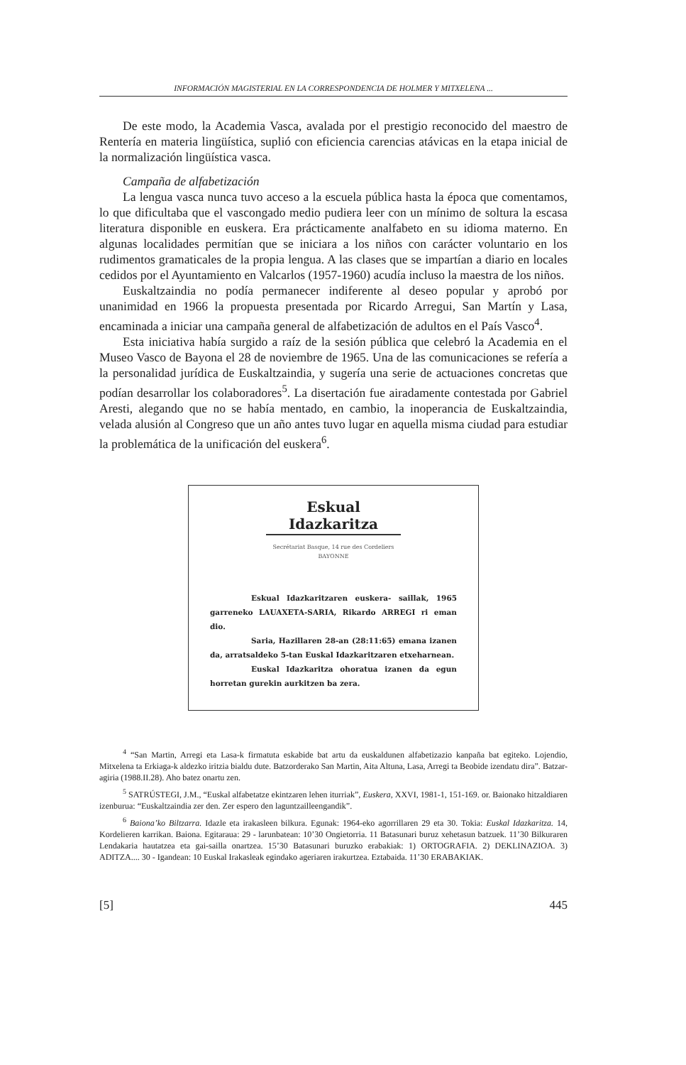INFORMACIÓN MAGISTERIAL EN LA CORRESPONDENCIA DE HOLMER Y MITXELENA ...
De este modo, la Academia Vasca, avalada por el prestigio reconocido del maestro de Rentería en materia lingüística, suplió con eficiencia carencias atávicas en la etapa inicial de la normalización lingüística vasca.
Campaña de alfabetización
La lengua vasca nunca tuvo acceso a la escuela pública hasta la época que comentamos, lo que dificultaba que el vascongado medio pudiera leer con un mínimo de soltura la escasa literatura disponible en euskera. Era prácticamente analfabeto en su idioma materno. En algunas localidades permitían que se iniciara a los niños con carácter voluntario en los rudimentos gramaticales de la propia lengua. A las clases que se impartían a diario en locales cedidos por el Ayuntamiento en Valcarlos (1957-1960) acudía incluso la maestra de los niños.
Euskaltzaindia no podía permanecer indiferente al deseo popular y aprobó por unanimidad en 1966 la propuesta presentada por Ricardo Arregui, San Martín y Lasa, encaminada a iniciar una campaña general de alfabetización de adultos en el País Vasco<sup>4</sup>.
Esta iniciativa había surgido a raíz de la sesión pública que celebró la Academia en el Museo Vasco de Bayona el 28 de noviembre de 1965. Una de las comunicaciones se refería a la personalidad jurídica de Euskaltzaindia, y sugería una serie de actuaciones concretas que podían desarrollar los colaboradores<sup>5</sup>. La disertación fue airadamente contestada por Gabriel Aresti, alegando que no se había mentado, en cambio, la inoperancia de Euskaltzaindia, velada alusión al Congreso que un año antes tuvo lugar en aquella misma ciudad para estudiar la problemática de la unificación del euskera<sup>6</sup>.
Eskual Idazkaritza
Secrétariat Basque, 14 rue des Cordeliers
BAYONNE
Eskual Idazkaritzaren euskera- saillak, 1965 garreneko LAUAXETA-SARIA, Rikardo ARREGI ri eman dio.
Saria, Hazillaren 28-an (28:11:65) emana izanen da, arratsaldeko 5-tan Euskal Idazkaritzaren etxeharnean.
Euskal Idazkaritza ohoratua izanen da egun horretan gurekin aurkitzen ba zera.
<sup>4</sup> “San Martin, Arregi eta Lasa-k firmatuta eskabide bat artu da euskaldunen alfabetizazio kanpaña bat egiteko. Lojendio, Mitxelena ta Erkiaga-k aldezko iritzia bialdu dute. Batzorderako San Martin, Aita Altuna, Lasa, Arregi ta Beobide izendatu dira”. Batzar-agiria (1988.II.28). Aho batez onartu zen.
<sup>5</sup> SATRÚSTEGI, J.M., “Euskal alfabetatze ekintzaren lehen iturriak”, Euskera, XXVI, 1981-1, 151-169. or. Baionako hitzaldiaren izenburua: “Euskaltzaindia zer den. Zer espero den laguntzailleengandik”.
<sup>6</sup> Baiona’ko Biltzarra. Idazle eta irakasleen bilkura. Egunak: 1964-eko agorrillaren 29 eta 30. Tokia: Euskal Idazkaritza. 14, Kordelieren karrikan. Baiona. Egitaraua: 29 - larunbatean: 10’30 Ongietorria. 11 Batasunari buruz xehetasun batzuek. 11’30 Bilkuraren Lendakaria hautatzea eta gai-sailla onartzea. 15’30 Batasunari buruzko erabakiak: 1) ORTOGRAFIA. 2) DEKLINAZIOA. 3) ADITZA.... 30 - Igandean: 10 Euskal Irakasleak egindako ageriaren irakurtzea. Eztabaida. 11’30 ERABAKIAK.
[5] 445